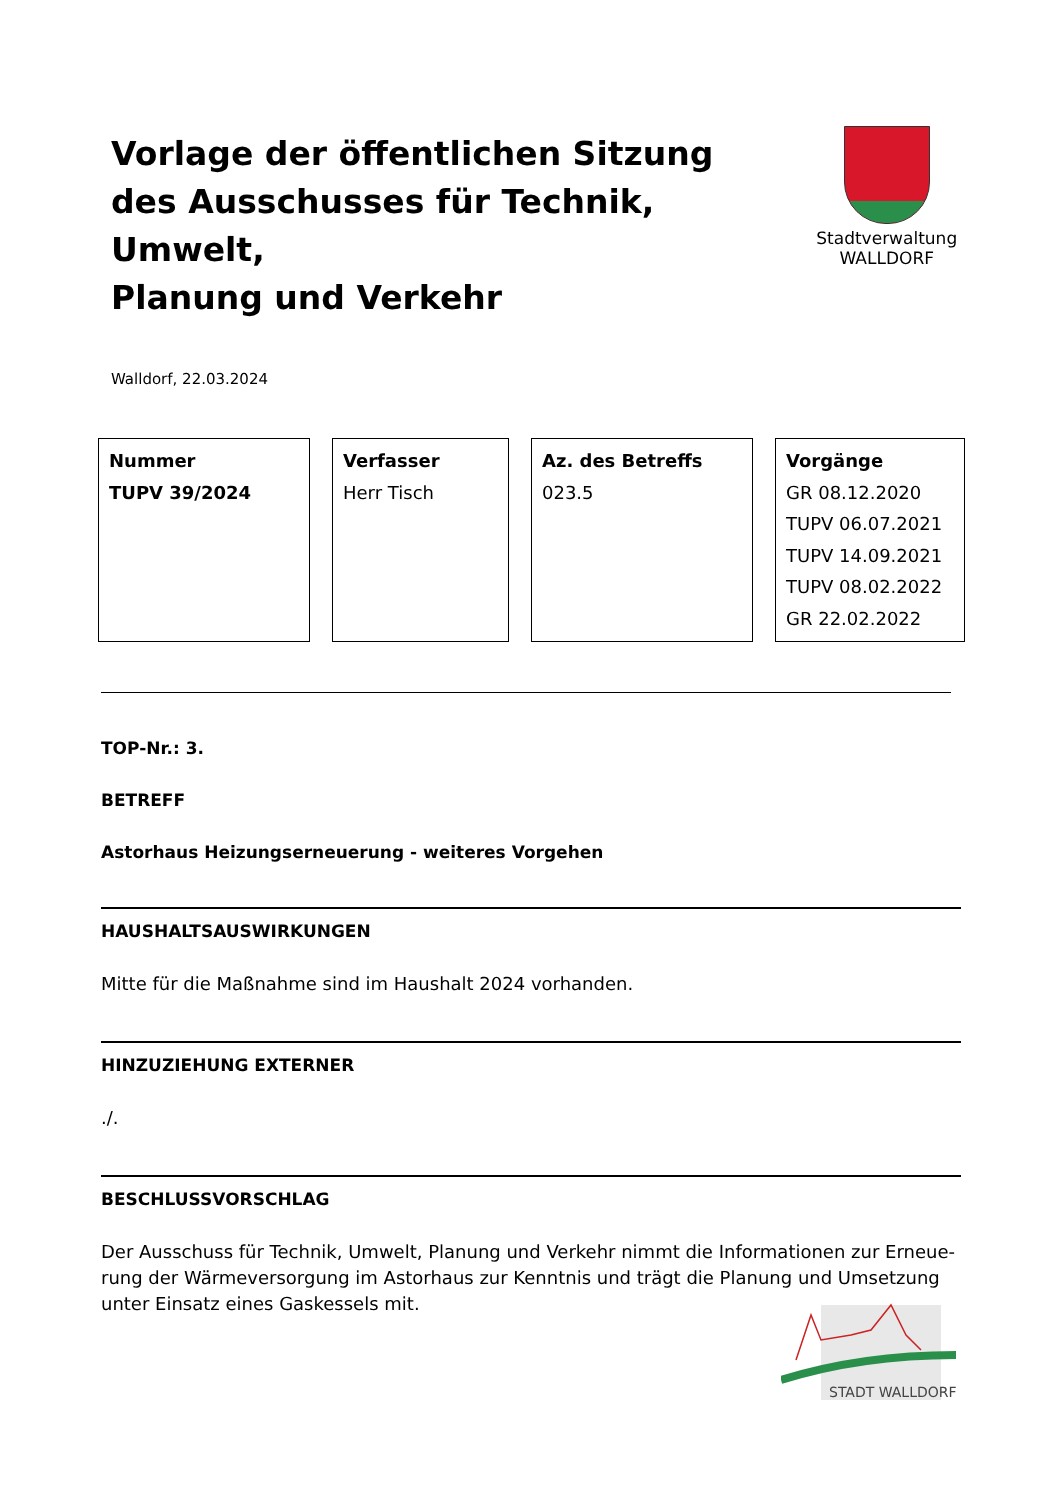Vorlage der öffentlichen Sitzung
des Ausschusses für Technik, Umwelt,
Planung und Verkehr
Stadtverwaltung
WALLDORF
Walldorf, 22.03.2024
| Nummer TUPV 39/2024 | Verfasser Herr Tisch | Az. des Betreffs 023.5 | Vorgänge GR 08.12.2020 TUPV 06.07.2021 TUPV 14.09.2021 TUPV 08.02.2022 GR 22.02.2022 |
TOP-Nr.: 3.
BETREFF
Astorhaus Heizungserneuerung - weiteres Vorgehen
HAUSHALTSAUSWIRKUNGEN
Mitte für die Maßnahme sind im Haushalt 2024 vorhanden.
HINZUZIEHUNG EXTERNER
./.
BESCHLUSSVORSCHLAG
Der Ausschuss für Technik, Umwelt, Planung und Verkehr nimmt die Informationen zur Erneue-rung der Wärmeversorgung im Astorhaus zur Kenntnis und trägt die Planung und Umsetzung unter Einsatz eines Gaskessels mit.
STADT WALLDORF